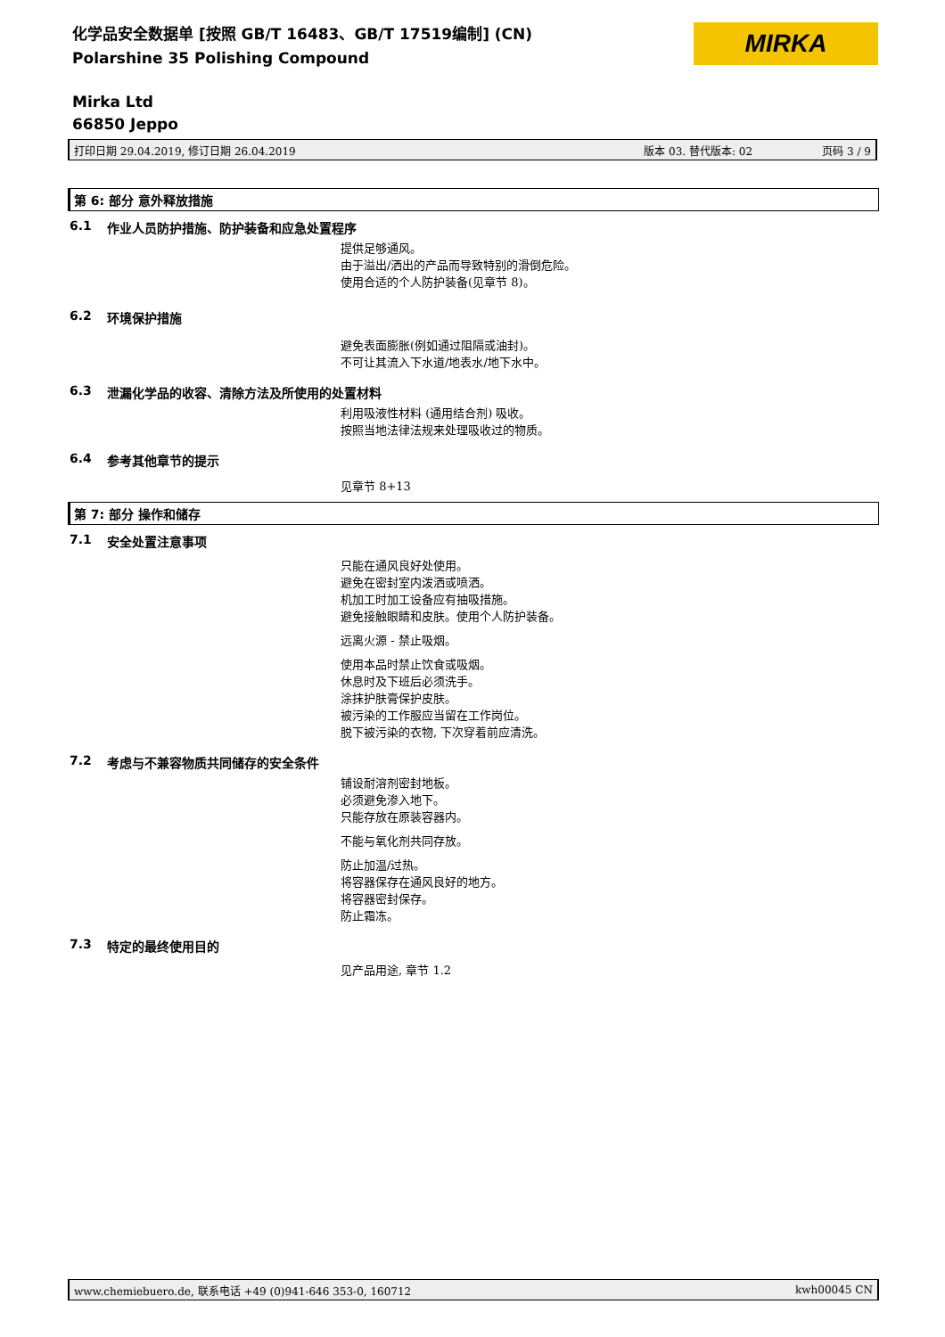化学品安全数据单 [按照 GB/T 16483、GB/T 17519编制] (CN)
Polarshine 35 Polishing Compound
MIRKA
Mirka Ltd
66850 Jeppo
打印日期 29.04.2019, 修订日期 26.04.2019 版本 03. 替代版本: 02 页码 3 / 9
第 6: 部分 意外释放措施
6.1 作业人员防护措施、防护装备和应急处置程序
提供足够通风。
由于溢出/洒出的产品而导致特别的滑倒危险。
使用合适的个人防护装备(见章节 8)。
6.2 环境保护措施
避免表面膨胀(例如通过阻隔或油封)。
不可让其流入下水道/地表水/地下水中。
6.3 泄漏化学品的收容、清除方法及所使用的处置材料
利用吸液性材料 (通用结合剂) 吸收。
按照当地法律法规来处理吸收过的物质。
6.4 参考其他章节的提示
见章节 8+13
第 7: 部分 操作和储存
7.1 安全处置注意事项
只能在通风良好处使用。
避免在密封室内泼洒或喷洒。
机加工时加工设备应有抽吸措施。
避免接触眼睛和皮肤。使用个人防护装备。
远离火源 - 禁止吸烟。
使用本品时禁止饮食或吸烟。
休息时及下班后必须洗手。
涂抹护肤膏保护皮肤。
被污染的工作服应当留在工作岗位。
脱下被污染的衣物, 下次穿着前应清洗。
7.2 考虑与不兼容物质共同储存的安全条件
铺设耐溶剂密封地板。
必须避免渗入地下。
只能存放在原装容器内。
不能与氧化剂共同存放。
防止加温/过热。
将容器保存在通风良好的地方。
将容器密封保存。
防止霜冻。
7.3 特定的最终使用目的
见产品用途, 章节 1.2
www.chemiebuero.de, 联系电话 +49 (0)941-646 353-0, 160712 kwh00045 CN